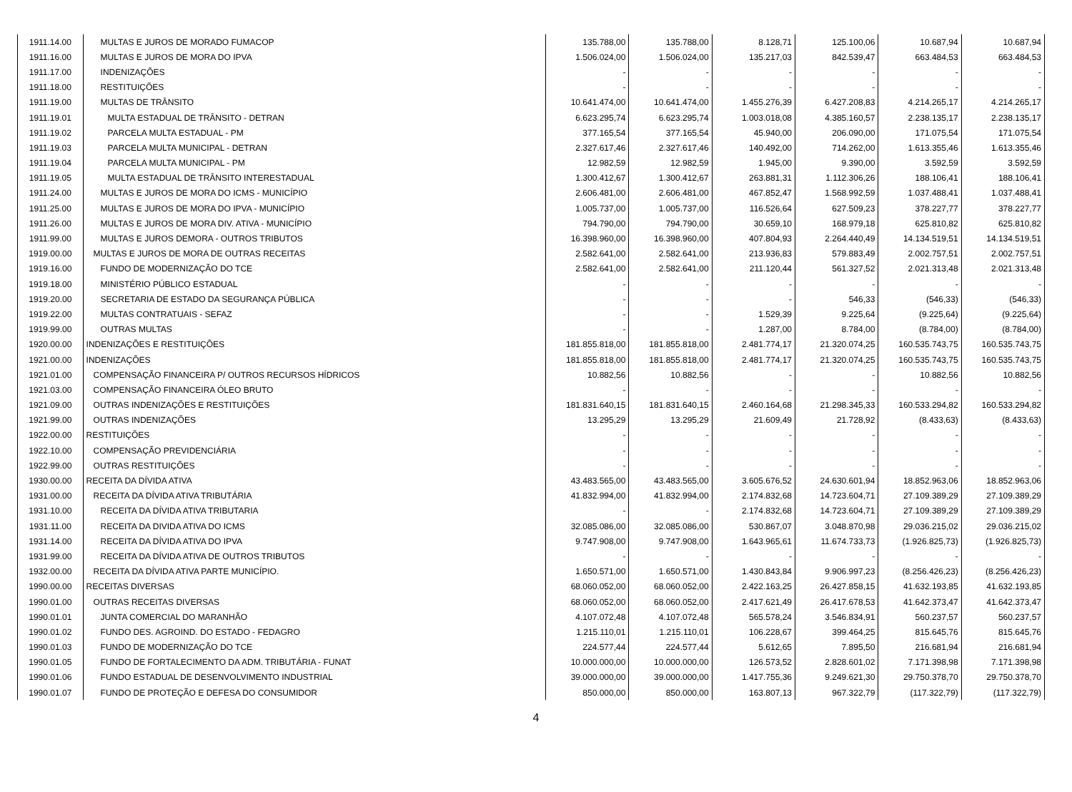| 1911.14.00 | MULTAS E JUROS DE MORADO FUMACOP | 135.788,00 | 135.788,00 | 8.128,71 | 125.100,06 | 10.687,94 | 10.687,94 |
| 1911.16.00 | MULTAS E JUROS DE MORA DO IPVA | 1.506.024,00 | 1.506.024,00 | 135.217,03 | 842.539,47 | 663.484,53 | 663.484,53 |
| 1911.17.00 | INDENIZAÇÕES | - | - | - | - | - | - |
| 1911.18.00 | RESTITUIÇÕES | - | - | - | - | - | - |
| 1911.19.00 | MULTAS DE TRÂNSITO | 10.641.474,00 | 10.641.474,00 | 1.455.276,39 | 6.427.208,83 | 4.214.265,17 | 4.214.265,17 |
| 1911.19.01 | MULTA ESTADUAL DE TRÂNSITO - DETRAN | 6.623.295,74 | 6.623.295,74 | 1.003.018,08 | 4.385.160,57 | 2.238.135,17 | 2.238.135,17 |
| 1911.19.02 | PARCELA MULTA ESTADUAL - PM | 377.165,54 | 377.165,54 | 45.940,00 | 206.090,00 | 171.075,54 | 171.075,54 |
| 1911.19.03 | PARCELA MULTA MUNICIPAL - DETRAN | 2.327.617,46 | 2.327.617,46 | 140.492,00 | 714.262,00 | 1.613.355,46 | 1.613.355,46 |
| 1911.19.04 | PARCELA MULTA MUNICIPAL - PM | 12.982,59 | 12.982,59 | 1.945,00 | 9.390,00 | 3.592,59 | 3.592,59 |
| 1911.19.05 | MULTA ESTADUAL DE TRÂNSITO INTERESTADUAL | 1.300.412,67 | 1.300.412,67 | 263.881,31 | 1.112.306,26 | 188.106,41 | 188.106,41 |
| 1911.24.00 | MULTAS E JUROS DE MORA DO ICMS - MUNICÍPIO | 2.606.481,00 | 2.606.481,00 | 467.852,47 | 1.568.992,59 | 1.037.488,41 | 1.037.488,41 |
| 1911.25.00 | MULTAS E JUROS DE MORA DO IPVA - MUNICÍPIO | 1.005.737,00 | 1.005.737,00 | 116.526,64 | 627.509,23 | 378.227,77 | 378.227,77 |
| 1911.26.00 | MULTAS E JUROS DE MORA DIV. ATIVA - MUNICÍPIO | 794.790,00 | 794.790,00 | 30.659,10 | 168.979,18 | 625.810,82 | 625.810,82 |
| 1911.99.00 | MULTAS E JUROS DEMORA - OUTROS TRIBUTOS | 16.398.960,00 | 16.398.960,00 | 407.804,93 | 2.264.440,49 | 14.134.519,51 | 14.134.519,51 |
| 1919.00.00 | MULTAS E JUROS DE MORA DE OUTRAS RECEITAS | 2.582.641,00 | 2.582.641,00 | 213.936,83 | 579.883,49 | 2.002.757,51 | 2.002.757,51 |
| 1919.16.00 | FUNDO DE MODERNIZAÇÃO DO TCE | 2.582.641,00 | 2.582.641,00 | 211.120,44 | 561.327,52 | 2.021.313,48 | 2.021.313,48 |
| 1919.18.00 | MINISTÉRIO PÚBLICO ESTADUAL | - | - | - | - | - | - |
| 1919.20.00 | SECRETARIA DE ESTADO DA SEGURANÇA PÚBLICA | - | - | - | 546,33 | (546,33) | (546,33) |
| 1919.22.00 | MULTAS CONTRATUAIS - SEFAZ | - | - | 1.529,39 | 9.225,64 | (9.225,64) | (9.225,64) |
| 1919.99.00 | OUTRAS MULTAS | - | - | 1.287,00 | 8.784,00 | (8.784,00) | (8.784,00) |
| 1920.00.00 | INDENIZAÇÕES E RESTITUIÇÕES | 181.855.818,00 | 181.855.818,00 | 2.481.774,17 | 21.320.074,25 | 160.535.743,75 | 160.535.743,75 |
| 1921.00.00 | INDENIZAÇÕES | 181.855.818,00 | 181.855.818,00 | 2.481.774,17 | 21.320.074,25 | 160.535.743,75 | 160.535.743,75 |
| 1921.01.00 | COMPENSAÇÃO FINANCEIRA P/ OUTROS RECURSOS HÍDRICOS | 10.882,56 | 10.882,56 | - | - | 10.882,56 | 10.882,56 |
| 1921.03.00 | COMPENSAÇÃO FINANCEIRA ÓLEO BRUTO | - | - | - | - | - | - |
| 1921.09.00 | OUTRAS INDENIZAÇÕES E RESTITUIÇÕES | 181.831.640,15 | 181.831.640,15 | 2.460.164,68 | 21.298.345,33 | 160.533.294,82 | 160.533.294,82 |
| 1921.99.00 | OUTRAS INDENIZAÇÕES | 13.295,29 | 13.295,29 | 21.609,49 | 21.728,92 | (8.433,63) | (8.433,63) |
| 1922.00.00 | RESTITUIÇÕES | - | - | - | - | - | - |
| 1922.10.00 | COMPENSAÇÃO PREVIDENCIÁRIA | - | - | - | - | - | - |
| 1922.99.00 | OUTRAS RESTITUIÇÕES | - | - | - | - | - | - |
| 1930.00.00 | RECEITA DA DÍVIDA ATIVA | 43.483.565,00 | 43.483.565,00 | 3.605.676,52 | 24.630.601,94 | 18.852.963,06 | 18.852.963,06 |
| 1931.00.00 | RECEITA DA DÍVIDA ATIVA TRIBUTÁRIA | 41.832.994,00 | 41.832.994,00 | 2.174.832,68 | 14.723.604,71 | 27.109.389,29 | 27.109.389,29 |
| 1931.10.00 | RECEITA DA DÍVIDA ATIVA TRIBUTARIA | - | - | 2.174.832,68 | 14.723.604,71 | 27.109.389,29 | 27.109.389,29 |
| 1931.11.00 | RECEITA DA DIVIDA ATIVA DO ICMS | 32.085.086,00 | 32.085.086,00 | 530.867,07 | 3.048.870,98 | 29.036.215,02 | 29.036.215,02 |
| 1931.14.00 | RECEITA DA DÍVIDA ATIVA DO IPVA | 9.747.908,00 | 9.747.908,00 | 1.643.965,61 | 11.674.733,73 | (1.926.825,73) | (1.926.825,73) |
| 1931.99.00 | RECEITA DA DÍVIDA ATIVA DE OUTROS TRIBUTOS | - | - | - | - | - | - |
| 1932.00.00 | RECEITA DA DÍVIDA ATIVA PARTE MUNICÍPIO. | 1.650.571,00 | 1.650.571,00 | 1.430.843,84 | 9.906.997,23 | (8.256.426,23) | (8.256.426,23) |
| 1990.00.00 | RECEITAS DIVERSAS | 68.060.052,00 | 68.060.052,00 | 2.422.163,25 | 26.427.858,15 | 41.632.193,85 | 41.632.193,85 |
| 1990.01.00 | OUTRAS RECEITAS DIVERSAS | 68.060.052,00 | 68.060.052,00 | 2.417.621,49 | 26.417.678,53 | 41.642.373,47 | 41.642.373,47 |
| 1990.01.01 | JUNTA COMERCIAL DO MARANHÃO | 4.107.072,48 | 4.107.072,48 | 565.578,24 | 3.546.834,91 | 560.237,57 | 560.237,57 |
| 1990.01.02 | FUNDO DES. AGROIND. DO ESTADO - FEDAGRO | 1.215.110,01 | 1.215.110,01 | 106.228,67 | 399.464,25 | 815.645,76 | 815.645,76 |
| 1990.01.03 | FUNDO DE MODERNIZAÇÃO DO TCE | 224.577,44 | 224.577,44 | 5.612,65 | 7.895,50 | 216.681,94 | 216.681,94 |
| 1990.01.05 | FUNDO DE FORTALECIMENTO DA ADM. TRIBUTÁRIA - FUNAT | 10.000.000,00 | 10.000.000,00 | 126.573,52 | 2.828.601,02 | 7.171.398,98 | 7.171.398,98 |
| 1990.01.06 | FUNDO ESTADUAL DE DESENVOLVIMENTO INDUSTRIAL | 39.000.000,00 | 39.000.000,00 | 1.417.755,36 | 9.249.621,30 | 29.750.378,70 | 29.750.378,70 |
| 1990.01.07 | FUNDO DE PROTEÇÃO E DEFESA DO CONSUMIDOR | 850.000,00 | 850.000,00 | 163.807,13 | 967.322,79 | (117.322,79) | (117.322,79) |
4